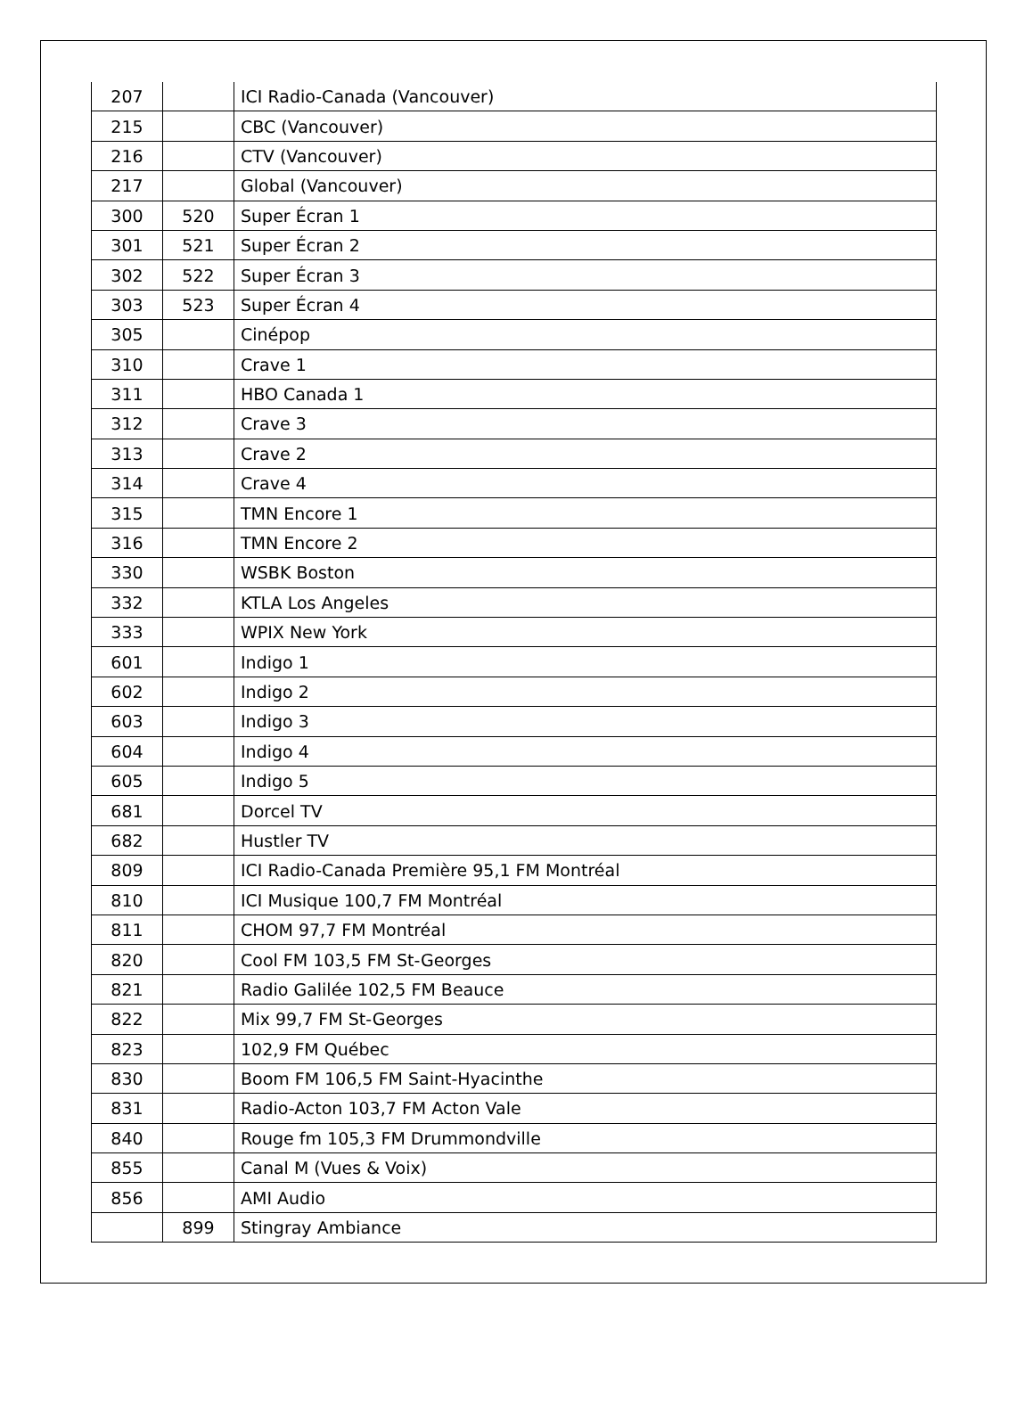| 207 | | ICI Radio-Canada (Vancouver) |
| 215 | | CBC (Vancouver) |
| 216 | | CTV (Vancouver) |
| 217 | | Global (Vancouver) |
| 300 | 520 | Super Écran 1 |
| 301 | 521 | Super Écran 2 |
| 302 | 522 | Super Écran 3 |
| 303 | 523 | Super Écran 4 |
| 305 | | Cinépop |
| 310 | | Crave 1 |
| 311 | | HBO Canada 1 |
| 312 | | Crave 3 |
| 313 | | Crave 2 |
| 314 | | Crave 4 |
| 315 | | TMN Encore 1 |
| 316 | | TMN Encore 2 |
| 330 | | WSBK Boston |
| 332 | | KTLA Los Angeles |
| 333 | | WPIX New York |
| 601 | | Indigo 1 |
| 602 | | Indigo 2 |
| 603 | | Indigo 3 |
| 604 | | Indigo 4 |
| 605 | | Indigo 5 |
| 681 | | Dorcel TV |
| 682 | | Hustler TV |
| 809 | | ICI Radio-Canada Première 95,1 FM Montréal |
| 810 | | ICI Musique 100,7 FM Montréal |
| 811 | | CHOM 97,7 FM Montréal |
| 820 | | Cool FM 103,5 FM St-Georges |
| 821 | | Radio Galilée 102,5 FM Beauce |
| 822 | | Mix 99,7 FM St-Georges |
| 823 | | 102,9 FM Québec |
| 830 | | Boom FM 106,5 FM Saint-Hyacinthe |
| 831 | | Radio-Acton 103,7 FM Acton Vale |
| 840 | | Rouge fm 105,3 FM Drummondville |
| 855 | | Canal M (Vues & Voix) |
| 856 | | AMI Audio |
| | 899 | Stingray Ambiance |